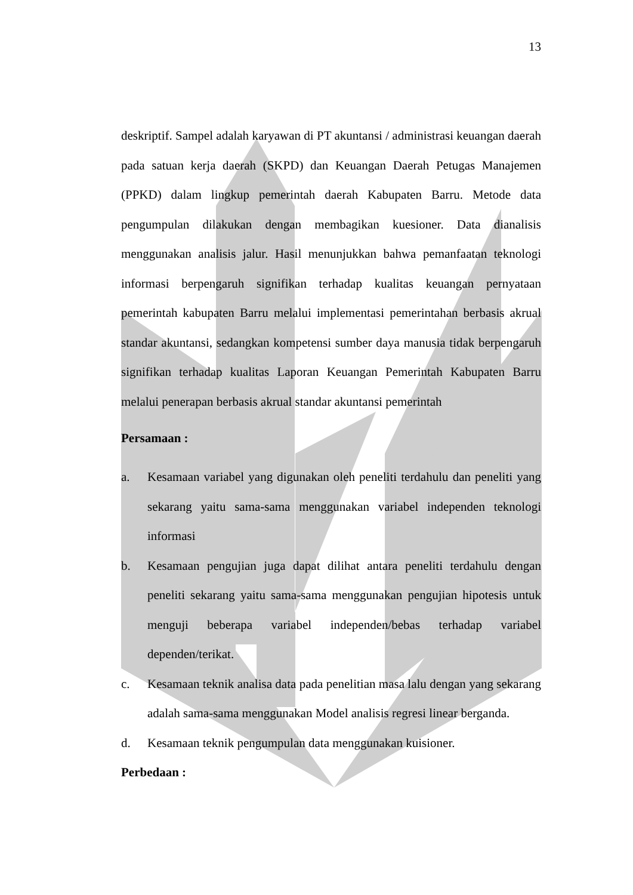13
deskriptif. Sampel adalah karyawan di PT akuntansi / administrasi keuangan daerah pada satuan kerja daerah (SKPD) dan Keuangan Daerah Petugas Manajemen (PPKD) dalam lingkup pemerintah daerah Kabupaten Barru. Metode data pengumpulan dilakukan dengan membagikan kuesioner. Data dianalisis menggunakan analisis jalur. Hasil menunjukkan bahwa pemanfaatan teknologi informasi berpengaruh signifikan terhadap kualitas keuangan pernyataan pemerintah kabupaten Barru melalui implementasi pemerintahan berbasis akrual standar akuntansi, sedangkan kompetensi sumber daya manusia tidak berpengaruh signifikan terhadap kualitas Laporan Keuangan Pemerintah Kabupaten Barru melalui penerapan berbasis akrual standar akuntansi pemerintah
Persamaan :
a. Kesamaan variabel yang digunakan oleh peneliti terdahulu dan peneliti yang sekarang yaitu sama-sama menggunakan variabel independen teknologi informasi
b. Kesamaan pengujian juga dapat dilihat antara peneliti terdahulu dengan peneliti sekarang yaitu sama-sama menggunakan pengujian hipotesis untuk menguji beberapa variabel independen/bebas terhadap variabel dependen/terikat.
c. Kesamaan teknik analisa data pada penelitian masa lalu dengan yang sekarang adalah sama-sama menggunakan Model analisis regresi linear berganda.
d. Kesamaan teknik pengumpulan data menggunakan kuisioner.
Perbedaan :